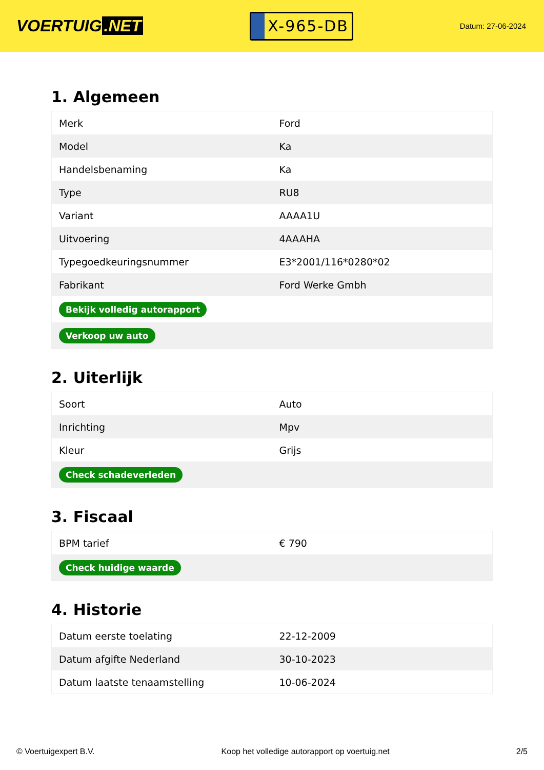VOERTUIG.NET
X-965-DB
Datum: 27-06-2024
1. Algemeen
| Merk | Ford |
| Model | Ka |
| Handelsbenaming | Ka |
| Type | RU8 |
| Variant | AAAA1U |
| Uitvoering | 4AAAHA |
| Typegoedkeuringsnummer | E3*2001/116*0280*02 |
| Fabrikant | Ford Werke Gmbh |
| Bekijk volledig autorapport | |
| Verkoop uw auto | |
2. Uiterlijk
| Soort | Auto |
| Inrichting | Mpv |
| Kleur | Grijs |
| Check schadeverleden | |
3. Fiscaal
| BPM tarief | € 790 |
| Check huidige waarde | |
4. Historie
| Datum eerste toelating | 22-12-2009 |
| Datum afgifte Nederland | 30-10-2023 |
| Datum laatste tenaamstelling | 10-06-2024 |
© Voertuigexpert B.V. Koop het volledige autorapport op voertuig.net 2/5